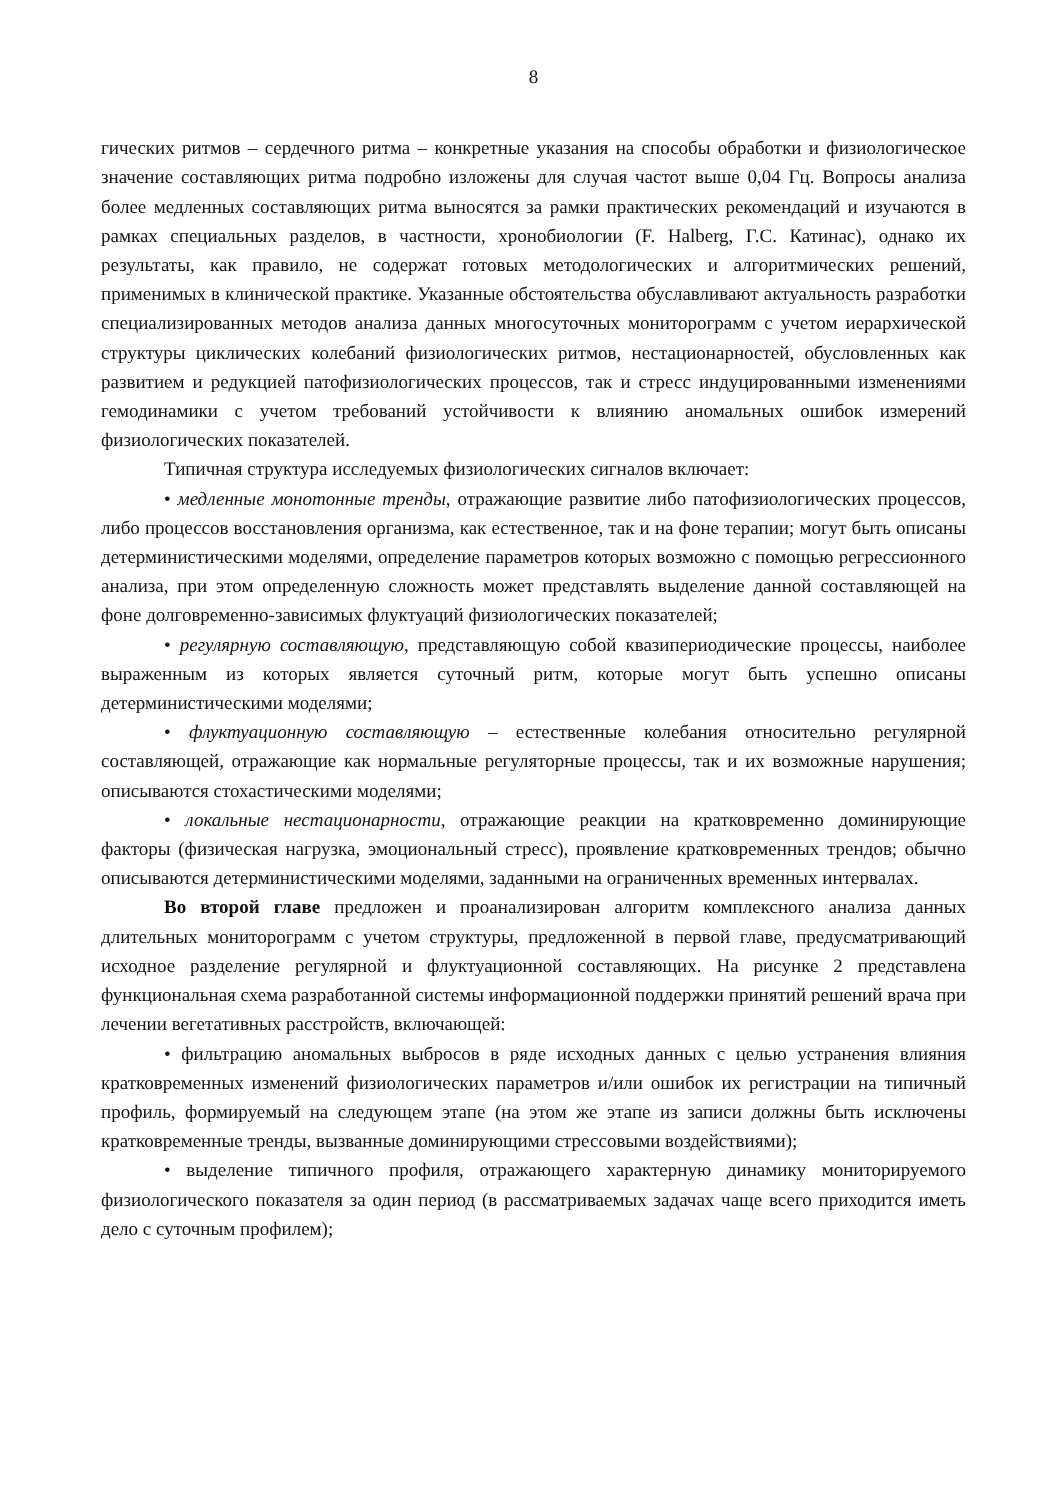8
гических ритмов – сердечного ритма – конкретные указания на способы обработки и физиологическое значение составляющих ритма подробно изложены для случая частот выше 0,04 Гц. Вопросы анализа более медленных составляющих ритма выносятся за рамки практических рекомендаций и изучаются в рамках специальных разделов, в частности, хронобиологии (F. Halberg, Г.С. Катинас), однако их результаты, как правило, не содержат готовых методологических и алгоритмических решений, применимых в клинической практике. Указанные обстоятельства обуславливают актуальность разработки специализированных методов анализа данных многосуточных мониторограмм с учетом иерархической структуры циклических колебаний физиологических ритмов, нестационарностей, обусловленных как развитием и редукцией патофизиологических процессов, так и стресс индуцированными изменениями гемодинамики с учетом требований устойчивости к влиянию аномальных ошибок измерений физиологических показателей.
Типичная структура исследуемых физиологических сигналов включает:
• медленные монотонные тренды, отражающие развитие либо патофизиологических процессов, либо процессов восстановления организма, как естественное, так и на фоне терапии; могут быть описаны детерминистическими моделями, определение параметров которых возможно с помощью регрессионного анализа, при этом определенную сложность может представлять выделение данной составляющей на фоне долговременно-зависимых флуктуаций физиологических показателей;
• регулярную составляющую, представляющую собой квазипериодические процессы, наиболее выраженным из которых является суточный ритм, которые могут быть успешно описаны детерминистическими моделями;
• флуктуационную составляющую – естественные колебания относительно регулярной составляющей, отражающие как нормальные регуляторные процессы, так и их возможные нарушения; описываются стохастическими моделями;
• локальные нестационарности, отражающие реакции на кратковременно доминирующие факторы (физическая нагрузка, эмоциональный стресс), проявление кратковременных трендов; обычно описываются детерминистическими моделями, заданными на ограниченных временных интервалах.
Во второй главе предложен и проанализирован алгоритм комплексного анализа данных длительных мониторограмм с учетом структуры, предложенной в первой главе, предусматривающий исходное разделение регулярной и флуктуационной составляющих. На рисунке 2 представлена функциональная схема разработанной системы информационной поддержки принятий решений врача при лечении вегетативных расстройств, включающей:
• фильтрацию аномальных выбросов в ряде исходных данных с целью устранения влияния кратковременных изменений физиологических параметров и/или ошибок их регистрации на типичный профиль, формируемый на следующем этапе (на этом же этапе из записи должны быть исключены кратковременные тренды, вызванные доминирующими стрессовыми воздействиями);
• выделение типичного профиля, отражающего характерную динамику мониторируемого физиологического показателя за один период (в рассматриваемых задачах чаще всего приходится иметь дело с суточным профилем);